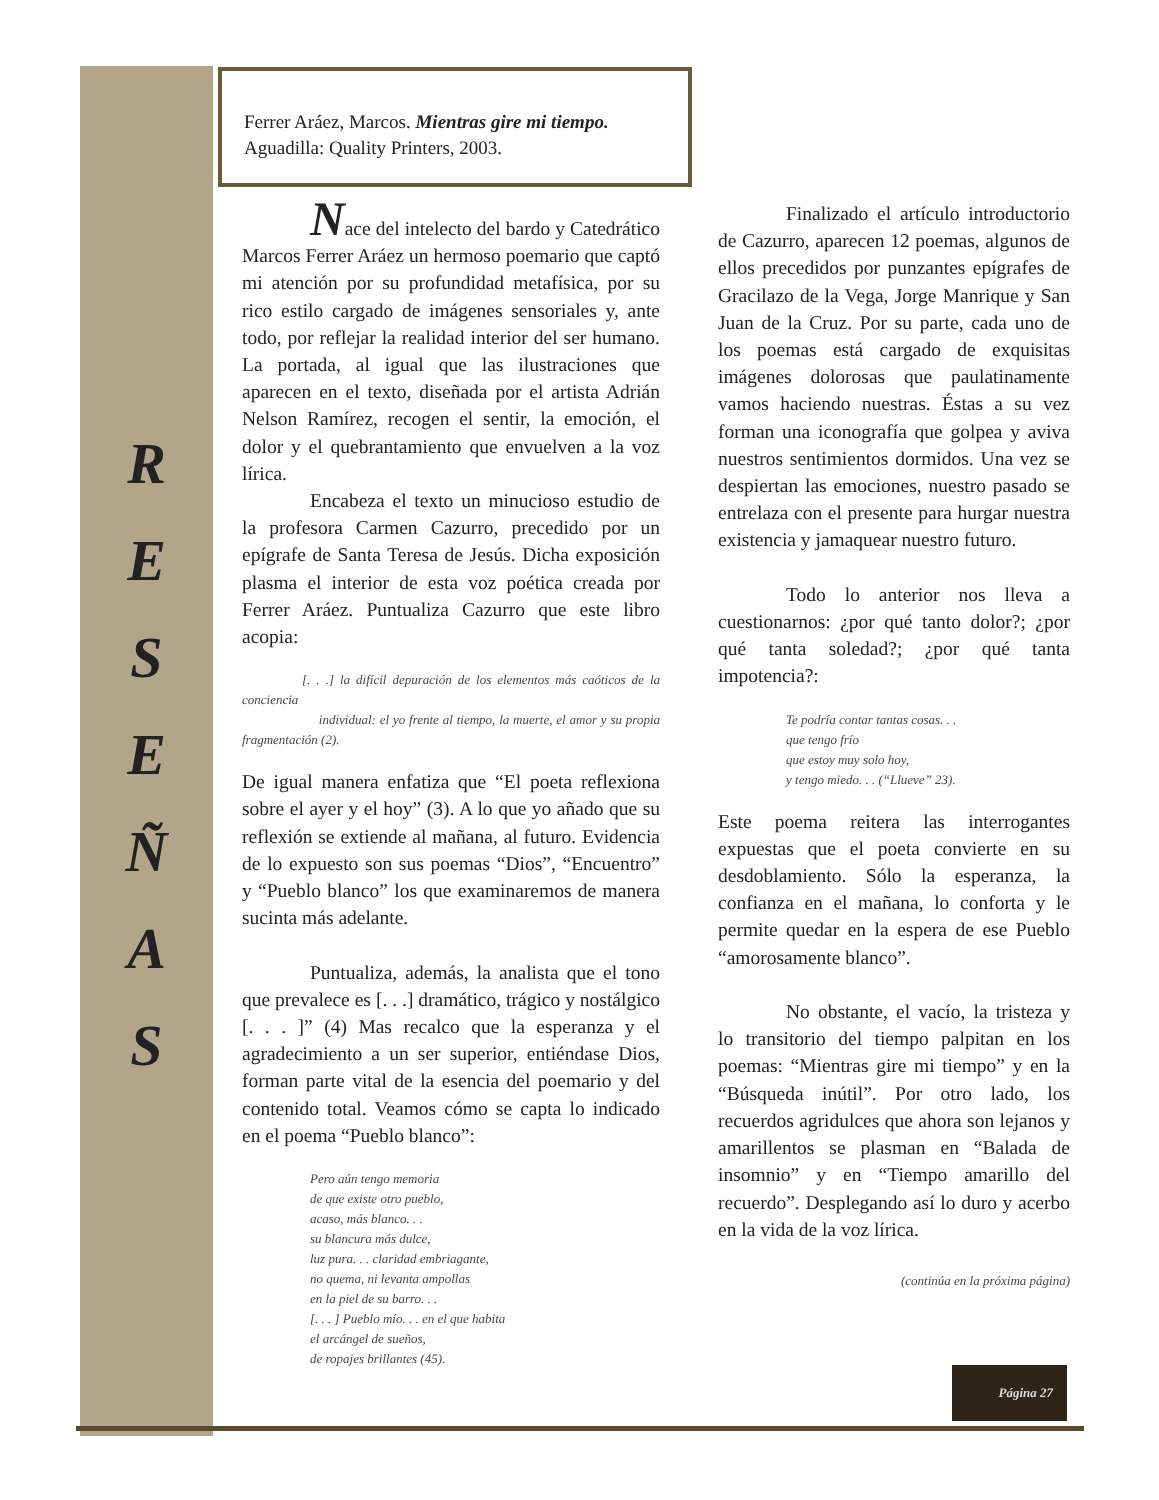R
E
S
E
Ñ
A
S
Ferrer Aráez, Marcos. Mientras gire mi tiempo.
Aguadilla: Quality Printers, 2003.
Nace del intelecto del bardo y Catedrático Marcos Ferrer Aráez un hermoso poemario que captó mi atención por su profundidad metafísica, por su rico estilo cargado de imágenes sensoriales y, ante todo, por reflejar la realidad interior del ser humano. La portada, al igual que las ilustraciones que aparecen en el texto, diseñada por el artista Adrián Nelson Ramírez, recogen el sentir, la emoción, el dolor y el quebrantamiento que envuelven a la voz lírica.
Encabeza el texto un minucioso estudio de la profesora Carmen Cazurro, precedido por un epígrafe de Santa Teresa de Jesús. Dicha exposición plasma el interior de esta voz poética creada por Ferrer Aráez. Puntualiza Cazurro que este libro acopia:
[. . .] la difícil depuración de los elementos más caóticos de la conciencia
individual: el yo frente al tiempo, la muerte, el amor y su propia fragmentación (2).
De igual manera enfatiza que “El poeta reflexiona sobre el ayer y el hoy” (3). A lo que yo añado que su reflexión se extiende al mañana, al futuro. Evidencia de lo expuesto son sus poemas “Dios”, “Encuentro” y “Pueblo blanco” los que examinaremos de manera sucinta más adelante.
Puntualiza, además, la analista que el tono que prevalece es [. . .] dramático, trágico y nostálgico [. . . ]” (4) Mas recalco que la esperanza y el agradecimiento a un ser superior, entiéndase Dios, forman parte vital de la esencia del poemario y del contenido total. Veamos cómo se capta lo indicado en el poema “Pueblo blanco”:
Pero aún tengo memoria
de que existe otro pueblo,
acaso, más blanco. . .
su blancura más dulce,
luz pura. . . claridad embriagante,
no quema, ni levanta ampollas
en la piel de su barro. . .
[. . . ] Pueblo mío. . . en el que habita
el arcángel de sueños,
de ropajes brillantes (45).
Finalizado el artículo introductorio de Cazurro, aparecen 12 poemas, algunos de ellos precedidos por punzantes epígrafes de Gracilazo de la Vega, Jorge Manrique y San Juan de la Cruz. Por su parte, cada uno de los poemas está cargado de exquisitas imágenes dolorosas que paulatinamente vamos haciendo nuestras. Éstas a su vez forman una iconografía que golpea y aviva nuestros sentimientos dormidos. Una vez se despiertan las emociones, nuestro pasado se entrelaza con el presente para hurgar nuestra existencia y jamaquear nuestro futuro.
Todo lo anterior nos lleva a cuestionarnos: ¿por qué tanto dolor?; ¿por qué tanta soledad?; ¿por qué tanta impotencia?:
Te podría contar tantas cosas. . .
que tengo frío
que estoy muy solo hoy,
y tengo miedo. . . (“Llueve” 23).
Este poema reitera las interrogantes expuestas que el poeta convierte en su desdoblamiento. Sólo la esperanza, la confianza en el mañana, lo conforta y le permite quedar en la espera de ese Pueblo “amorosamente blanco”.
No obstante, el vacío, la tristeza y lo transitorio del tiempo palpitan en los poemas: “Mientras gire mi tiempo” y en la “Búsqueda inútil”. Por otro lado, los recuerdos agridulces que ahora son lejanos y amarillentos se plasman en “Balada de insomnio” y en “Tiempo amarillo del recuerdo”. Desplegando así lo duro y acerbo en la vida de la voz lírica.
(continúa en la próxima página)
Página 27